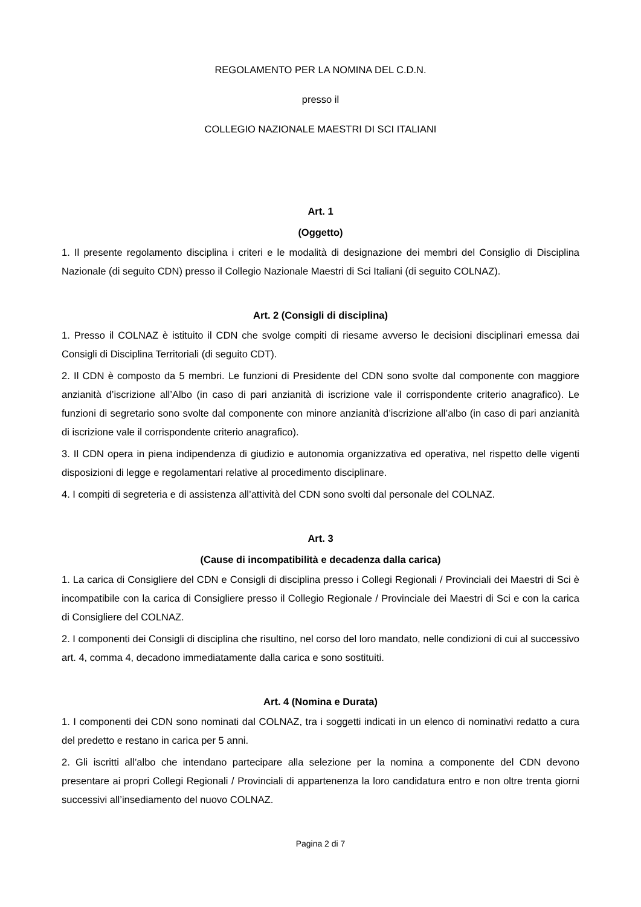REGOLAMENTO PER LA NOMINA DEL C.D.N.
presso il
COLLEGIO NAZIONALE MAESTRI DI SCI ITALIANI
Art. 1
(Oggetto)
1. Il presente regolamento disciplina i criteri e le modalità di designazione dei membri del Consiglio di Disciplina Nazionale (di seguito CDN) presso il Collegio Nazionale Maestri di Sci Italiani (di seguito COLNAZ).
Art. 2 (Consigli di disciplina)
1. Presso il COLNAZ è istituito il CDN che svolge compiti di riesame avverso le decisioni disciplinari emessa dai Consigli di Disciplina Territoriali (di seguito CDT).
2. Il CDN è composto da 5 membri. Le funzioni di Presidente del CDN sono svolte dal componente con maggiore anzianità d’iscrizione all’Albo (in caso di pari anzianità di iscrizione vale il corrispondente criterio anagrafico). Le funzioni di segretario sono svolte dal componente con minore anzianità d’iscrizione all’albo (in caso di pari anzianità di iscrizione vale il corrispondente criterio anagrafico).
3. Il CDN opera in piena indipendenza di giudizio e autonomia organizzativa ed operativa, nel rispetto delle vigenti disposizioni di legge e regolamentari relative al procedimento disciplinare.
4. I compiti di segreteria e di assistenza all’attività del CDN sono svolti dal personale del COLNAZ.
Art. 3
(Cause di incompatibilità e decadenza dalla carica)
1. La carica di Consigliere del CDN e Consigli di disciplina presso i Collegi Regionali / Provinciali dei Maestri di Sci è incompatibile con la carica di Consigliere presso il Collegio Regionale / Provinciale dei Maestri di Sci e con la carica di Consigliere del COLNAZ.
2. I componenti dei Consigli di disciplina che risultino, nel corso del loro mandato, nelle condizioni di cui al successivo art. 4, comma 4, decadono immediatamente dalla carica e sono sostituiti.
Art. 4 (Nomina e Durata)
1. I componenti dei CDN sono nominati dal COLNAZ, tra i soggetti indicati in un elenco di nominativi redatto a cura del predetto e restano in carica per 5 anni.
2. Gli iscritti all’albo che intendano partecipare alla selezione per la nomina a componente del CDN devono presentare ai propri Collegi Regionali / Provinciali di appartenenza la loro candidatura entro e non oltre trenta giorni successivi all’insediamento del nuovo COLNAZ.
Pagina 2 di 7